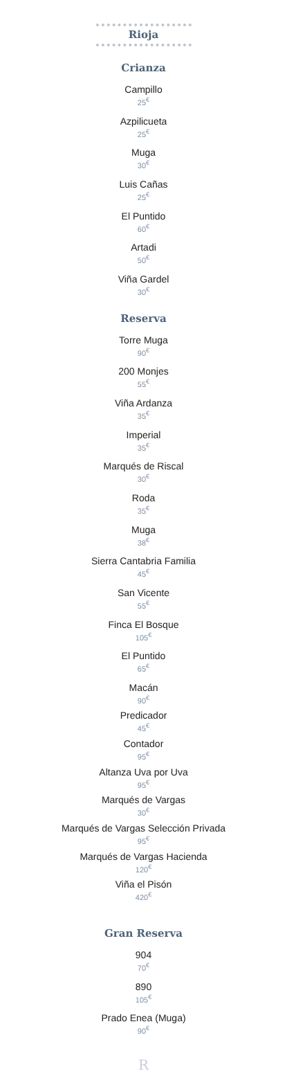Rioja
Crianza
Campillo
25<sup>€</sup>
Azpilicueta
25<sup>€</sup>
Muga
30<sup>€</sup>
Luis Cañas
25<sup>€</sup>
El Puntido
60<sup>€</sup>
Artadi
50<sup>€</sup>
Viña Gardel
30<sup>€</sup>
Reserva
Torre Muga
90<sup>€</sup>
200 Monjes
55<sup>€</sup>
Viña Ardanza
35<sup>€</sup>
Imperial
35<sup>€</sup>
Marqués de Riscal
30<sup>€</sup>
Roda
35<sup>€</sup>
Muga
38<sup>€</sup>
Sierra Cantabria Familia
45<sup>€</sup>
San Vicente
55<sup>€</sup>
Finca El Bosque
105<sup>€</sup>
El Puntido
65<sup>€</sup>
Macán
90<sup>€</sup>
Predicador
45<sup>€</sup>
Contador
95<sup>€</sup>
Altanza Uva por Uva
95<sup>€</sup>
Marqués de Vargas
30<sup>€</sup>
Marqués de Vargas Selección Privada
95<sup>€</sup>
Marqués de Vargas Hacienda
120<sup>€</sup>
Viña el Pisón
420<sup>€</sup>
Gran Reserva
904
70<sup>€</sup>
890
105<sup>€</sup>
Prado Enea (Muga)
90<sup>€</sup>
R